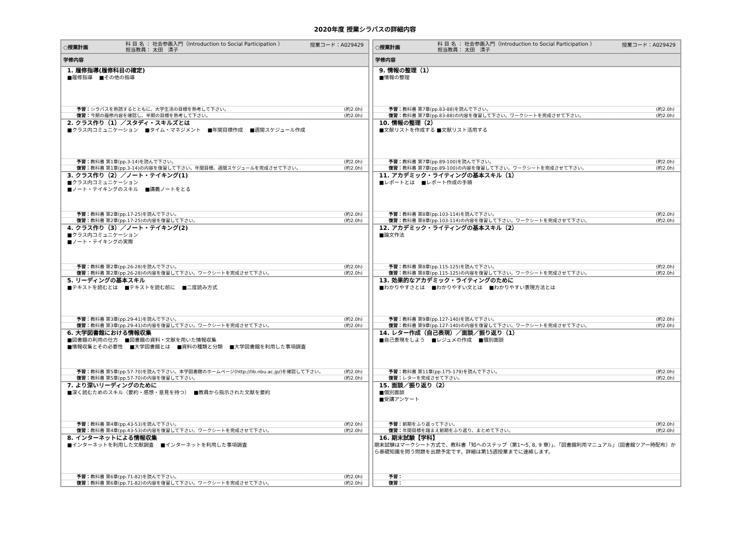2020年度 授業シラバスの詳細内容
○授業計画
科 目 名 ： 社会参画入門（Introduction to Social Participation ）
担当教員： 太田　清子
授業コード：A029429
学修内容
1. 履修指導(履修科目の確定)
■履修指導　 ■その他の指導
予習： シラバスを熟読するとともに、大学生活の目標を熟考して下さい。 (約2.0h)
復習： 今期の履修内容を確認し、半期の目標を熟考して下さい。 (約2.0h)
2. クラス作り（1）／スタディ・スキルズとは
■クラス内コミュニケーション　 ■タイム・マネジメント　 ■年間目標作成　 ■週間スケジュール作成
予習： 教科書 第1章(pp.3-14)を読んで下さい。 (約2.0h)
復習： 教科書 第1章(pp.3-14)の内容を復習して下さい。年間目標、週間スケジュールを完成させて下さい。 (約2.0h)
3. クラス作り（2）／ノート・テイキング(1)
■クラス内コミュニケーション
■ノート・テイキングのスキル　 ■講義ノートをとる
予習： 教科書 第2章(pp.17-25)を読んで下さい。 (約2.0h)
復習： 教科書 第2章(pp.17-25)の内容を復習して下さい。 (約2.0h)
4. クラス作り（3）／ノート・テイキング(2)
■クラス内コミュニケーション
■ノート・テイキングの実際
予習： 教科書 第2章(pp.26-28)を読んで下さい。 (約2.0h)
復習： 教科書 第2章(pp.26-28)の内容を復習して下さい。ワークシートを完成させて下さい。 (約2.0h)
5. リーディングの基本スキル
■テキストを読むとは　 ■テキストを読む前に　 ■二度読み方式
予習： 教科書 第3章(pp.29-41)を読んで下さい。 (約2.0h)
復習： 教科書 第3章(pp.29-41)の内容を復習して下さい。ワークシートを完成させて下さい。 (約2.0h)
6. 大学図書館における情報収集
■図書館の利用の仕方　 ■図書館の資料・文献を用いた情報収集
■情報収集とその必要性　 ■大学図書館とは　 ■資料の種類と分類　 ■大学図書館を利用した事項調査
予習： 教科書 第5章(pp.57-70)を読んで下さい。本学図書館のホームページ(http://lib.nbu.ac.jp/)を確認して下さい。 (約2.0h)
復習： 教科書 第5章(pp.57-70)の内容を復習して下さい。 (約2.0h)
7. より深いリーディングのために
■深く読むためのスキル（要約・感想・意見を持つ）　 ■教員から指示された文献を要約
予習： 教科書 第4章(pp.43-53)を読んで下さい。 (約2.0h)
復習： 教科書 第4章(pp.43-53)の内容を復習して下さい。ワークシートを完成させて下さい。 (約2.0h)
8. インターネットによる情報収集
■インターネットを利用した文献調査　 ■インターネットを利用した事項調査
予習： 教科書 第6章(pp.71-82)を読んで下さい。 (約2.0h)
復習： 教科書 第6章(pp.71-82)の内容を復習して下さい。ワークシートを完成させて下さい。 (約2.0h)
○授業計画
科 目 名 ： 社会参画入門（Introduction to Social Participation ）
担当教員： 太田　清子
授業コード：A029429
学修内容
9. 情報の整理（1）
■情報の整理
予習： 教科書 第7章(pp.83-88)を読んで下さい。 (約2.0h)
復習： 教科書 第7章(pp.83-88)の内容を復習して下さい。ワークシートを完成させて下さい。 (約2.0h)
10. 情報の整理（2）
■文献リストを作成する ■文献リスト活用する
予習： 教科書 第7章(pp.89-100)を読んで下さい。 (約2.0h)
復習： 教科書 第7章(pp.89-100)の内容を復習して下さい。ワークシートを完成させて下さい。 (約2.0h)
11. アカデミック・ライティングの基本スキル（1）
■レポートとは　 ■レポート作成の手順
予習： 教科書 第8章(pp.103-114)を読んで下さい。 (約2.0h)
復習： 教科書 第8章(pp.103-114)の内容を復習して下さい。ワークシートを完成させて下さい。 (約2.0h)
12. アカデミック・ライティングの基本スキル（2）
■論文作法
予習： 教科書 第8章(pp.115-125)を読んで下さい。 (約2.0h)
復習： 教科書 第8章(pp.115-125)の内容を復習して下さい。ワークシートを完成させて下さい。 (約2.0h)
13. 効果的なアカデミック・ライティングのために
■わかりやすさとは　 ■わかりやすい文とは　 ■わかりやすい表現方法とは
予習： 教科書 第9章(pp.127-140)を読んで下さい。 (約2.0h)
復習： 教科書 第9章(pp.127-140)の内容を復習して下さい。ワークシートを完成させて下さい。 (約2.0h)
14. レター作成（自己表現）／面談／振り返り（1）
■自己表現をしよう　 ■レジュメの作成　 ■個別面談
予習： 教科書 第11章(pp.175-179)を読んで下さい。 (約2.0h)
復習： レターを完成させて下さい。 (約2.0h)
15. 面談／振り返り（2）
■個別面談
■受講アンケート
予習： 前期をふり返って下さい。 (約2.0h)
復習： 年間目標を踏まえ前期をふり返り、まとめて下さい。 (約2.0h)
16. 期末試験【学科】
期末試験はマークシート方式で、教科書「知へのステップ（第1～5, 8, 9 章）」、「図書館利用マニュアル」（図書館ツアー時配布）から基礎知識を問う問題を出題予定です。詳細は第15週授業までに連絡します。
予習：
復習：